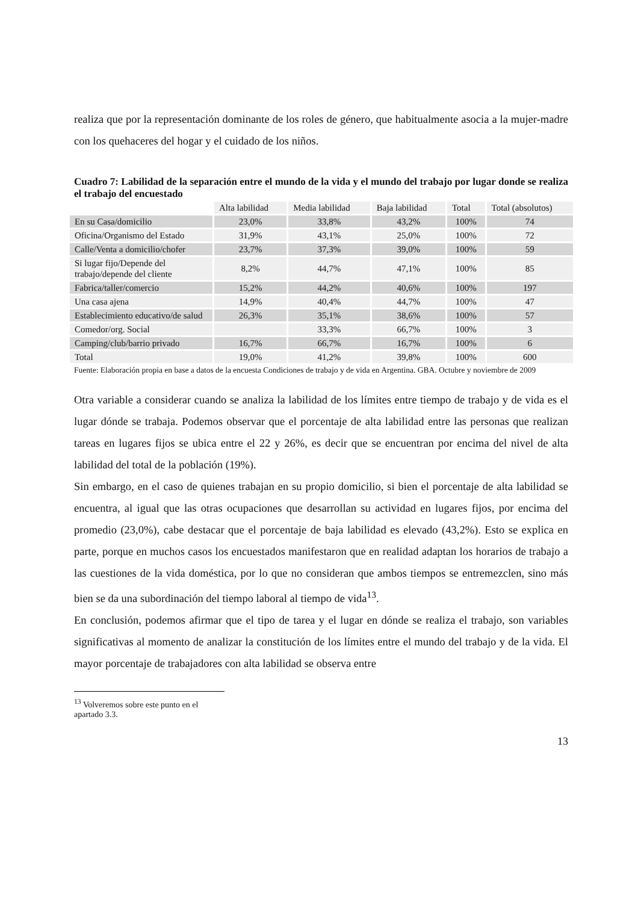realiza que por la representación dominante de los roles de género, que habitualmente asocia a la mujer-madre con los quehaceres del hogar y el cuidado de los niños.
Cuadro 7: Labilidad de la separación entre el mundo de la vida y el mundo del trabajo por lugar donde se realiza el trabajo del encuestado
| | Alta labilidad | Media labilidad | Baja labilidad | Total | Total (absolutos) |
| En su Casa/domicilio | 23,0% | 33,8% | 43,2% | 100% | 74 |
| Oficina/Organismo del Estado | 31,9% | 43,1% | 25,0% | 100% | 72 |
| Calle/Venta a domicilio/chofer | 23,7% | 37,3% | 39,0% | 100% | 59 |
| Si lugar fijo/Depende del trabajo/depende del cliente | 8,2% | 44,7% | 47,1% | 100% | 85 |
| Fabrica/taller/comercio | 15,2% | 44,2% | 40,6% | 100% | 197 |
| Una casa ajena | 14,9% | 40,4% | 44,7% | 100% | 47 |
| Establecimiento educativo/de salud | 26,3% | 35,1% | 38,6% | 100% | 57 |
| Comedor/org. Social | | 33,3% | 66,7% | 100% | 3 |
| Camping/club/barrio privado | 16,7% | 66,7% | 16,7% | 100% | 6 |
| Total | 19,0% | 41,2% | 39,8% | 100% | 600 |
Fuente: Elaboración propia en base a datos de la encuesta Condiciones de trabajo y de vida en Argentina. GBA. Octubre y noviembre de 2009
Otra variable a considerar cuando se analiza la labilidad de los límites entre tiempo de trabajo y de vida es el lugar dónde se trabaja. Podemos observar que el porcentaje de alta labilidad entre las personas que realizan tareas en lugares fijos se ubica entre el 22 y 26%, es decir que se encuentran por encima del nivel de alta labilidad del total de la población (19%).
Sin embargo, en el caso de quienes trabajan en su propio domicilio, si bien el porcentaje de alta labilidad se encuentra, al igual que las otras ocupaciones que desarrollan su actividad en lugares fijos, por encima del promedio (23,0%), cabe destacar que el porcentaje de baja labilidad es elevado (43,2%). Esto se explica en parte, porque en muchos casos los encuestados manifestaron que en realidad adaptan los horarios de trabajo a las cuestiones de la vida doméstica, por lo que no consideran que ambos tiempos se entremezclen, sino más bien se da una subordinación del tiempo laboral al tiempo de vida<sup>13</sup>.
En conclusión, podemos afirmar que el tipo de tarea y el lugar en dónde se realiza el trabajo, son variables significativas al momento de analizar la constitución de los límites entre el mundo del trabajo y de la vida. El mayor porcentaje de trabajadores con alta labilidad se observa entre
<sup>13</sup> Volveremos sobre este punto en el apartado 3.3.
13